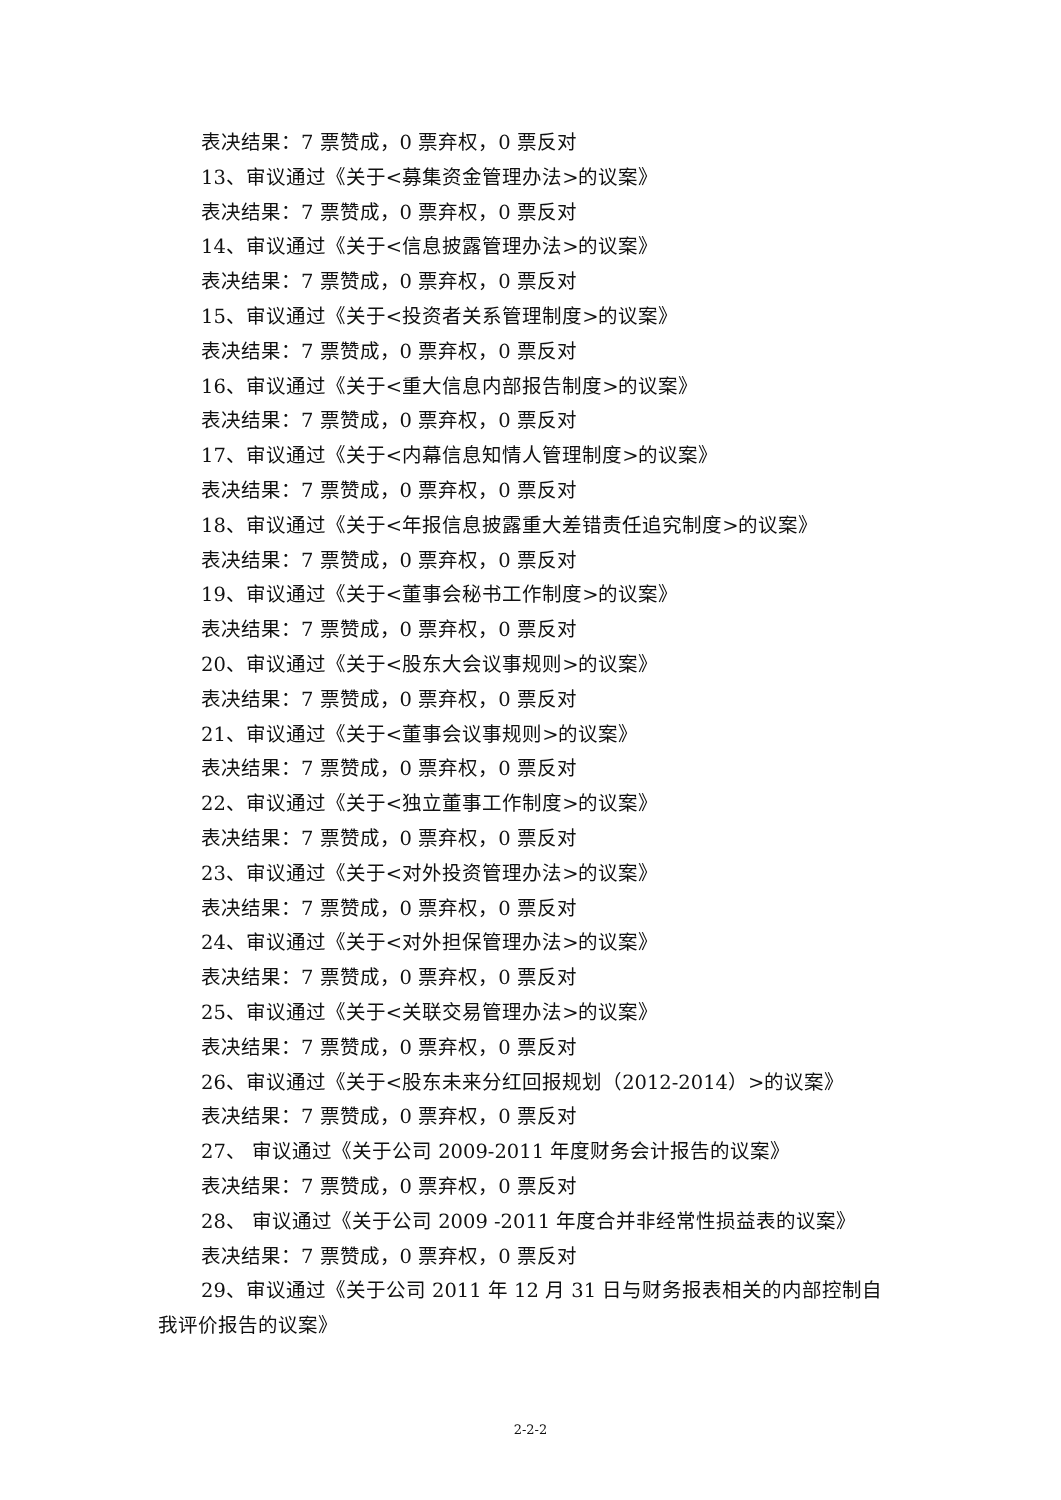表决结果：7 票赞成，0 票弃权，0 票反对
13、审议通过《关于<募集资金管理办法>的议案》
表决结果：7 票赞成，0 票弃权，0 票反对
14、审议通过《关于<信息披露管理办法>的议案》
表决结果：7 票赞成，0 票弃权，0 票反对
15、审议通过《关于<投资者关系管理制度>的议案》
表决结果：7 票赞成，0 票弃权，0 票反对
16、审议通过《关于<重大信息内部报告制度>的议案》
表决结果：7 票赞成，0 票弃权，0 票反对
17、审议通过《关于<内幕信息知情人管理制度>的议案》
表决结果：7 票赞成，0 票弃权，0 票反对
18、审议通过《关于<年报信息披露重大差错责任追究制度>的议案》
表决结果：7 票赞成，0 票弃权，0 票反对
19、审议通过《关于<董事会秘书工作制度>的议案》
表决结果：7 票赞成，0 票弃权，0 票反对
20、审议通过《关于<股东大会议事规则>的议案》
表决结果：7 票赞成，0 票弃权，0 票反对
21、审议通过《关于<董事会议事规则>的议案》
表决结果：7 票赞成，0 票弃权，0 票反对
22、审议通过《关于<独立董事工作制度>的议案》
表决结果：7 票赞成，0 票弃权，0 票反对
23、审议通过《关于<对外投资管理办法>的议案》
表决结果：7 票赞成，0 票弃权，0 票反对
24、审议通过《关于<对外担保管理办法>的议案》
表决结果：7 票赞成，0 票弃权，0 票反对
25、审议通过《关于<关联交易管理办法>的议案》
表决结果：7 票赞成，0 票弃权，0 票反对
26、审议通过《关于<股东未来分红回报规划（2012-2014）>的议案》
表决结果：7 票赞成，0 票弃权，0 票反对
27、 审议通过《关于公司 2009-2011 年度财务会计报告的议案》
表决结果：7 票赞成，0 票弃权，0 票反对
28、 审议通过《关于公司 2009 -2011 年度合并非经常性损益表的议案》
表决结果：7 票赞成，0 票弃权，0 票反对
29、审议通过《关于公司 2011 年 12 月 31 日与财务报表相关的内部控制自我评价报告的议案》
2-2-2